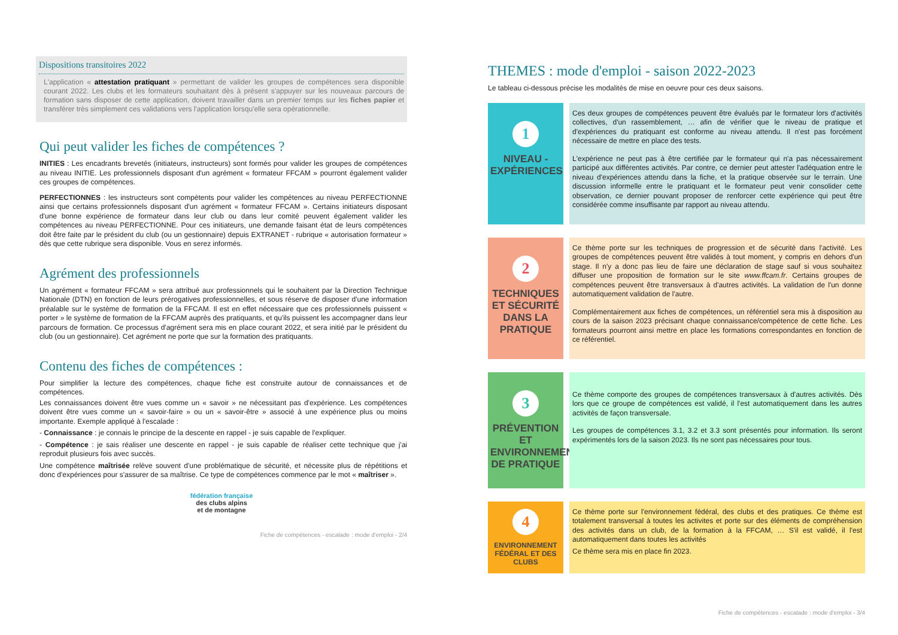Dispositions transitoires 2022
L'application « attestation pratiquant » permettant de valider les groupes de compétences sera disponible courant 2022. Les clubs et les formateurs souhaitant dès à présent s'appuyer sur les nouveaux parcours de formation sans disposer de cette application, doivent travailler dans un premier temps sur les fiches papier et transférer très simplement ces validations vers l'application lorsqu'elle sera opérationnelle.
Qui peut valider les fiches de compétences ?
INITIES : Les encadrants brevetés (initiateurs, instructeurs) sont formés pour valider les groupes de compétences au niveau INITIE. Les professionnels disposant d'un agrément « formateur FFCAM » pourront également valider ces groupes de compétences.
PERFECTIONNES : les instructeurs sont compétents pour valider les compétences au niveau PERFECTIONNE ainsi que certains professionnels disposant d'un agrément « formateur FFCAM ». Certains initiateurs disposant d'une bonne expérience de formateur dans leur club ou dans leur comité peuvent également valider les compétences au niveau PERFECTIONNE. Pour ces initiateurs, une demande faisant état de leurs compétences doit être faite par le président du club (ou un gestionnaire) depuis EXTRANET - rubrique « autorisation formateur » dès que cette rubrique sera disponible. Vous en serez informés.
Agrément des professionnels
Un agrément « formateur FFCAM » sera attribué aux professionnels qui le souhaitent par la Direction Technique Nationale (DTN) en fonction de leurs prérogatives professionnelles, et sous réserve de disposer d'une information préalable sur le système de formation de la FFCAM. Il est en effet nécessaire que ces professionnels puissent « porter » le système de formation de la FFCAM auprès des pratiquants, et qu'ils puissent les accompagner dans leur parcours de formation. Ce processus d'agrément sera mis en place courant 2022, et sera initié par le président du club (ou un gestionnaire). Cet agrément ne porte que sur la formation des pratiquants.
Contenu des fiches de compétences :
Pour simplifier la lecture des compétences, chaque fiche est construite autour de connaissances et de compétences.
Les connaissances doivent être vues comme un « savoir » ne nécessitant pas d'expérience. Les compétences doivent être vues comme un « savoir-faire » ou un « savoir-être » associé à une expérience plus ou moins importante. Exemple appliqué à l'escalade :
- Connaissance : je connais le principe de la descente en rappel - je suis capable de l'expliquer.
- Compétence : je sais réaliser une descente en rappel - je suis capable de réaliser cette technique que j'ai reproduit plusieurs fois avec succès.
Une compétence maîtrisée relève souvent d'une problématique de sécurité, et nécessite plus de répétitions et donc d'expériences pour s'assurer de sa maîtrise. Ce type de compétences commence par le mot « maîtriser ».
fédération française
des clubs alpins
et de montagne
Fiche de compétences - escalade : mode d'emploi - 2/4
THEMES : mode d'emploi - saison 2022-2023
Le tableau ci-dessous précise les modalités de mise en oeuvre pour ces deux saisons.
1
NIVEAU - EXPÉRIENCES
Ces deux groupes de compétences peuvent être évalués par le formateur lors d'activités collectives, d'un rassemblement, … afin de vérifier que le niveau de pratique et d'expériences du pratiquant est conforme au niveau attendu. Il n'est pas forcément nécessaire de mettre en place des tests.
L'expérience ne peut pas à être certifiée par le formateur qui n'a pas nécessairement participé aux différentes activités. Par contre, ce dernier peut attester l'adéquation entre le niveau d'expériences attendu dans la fiche, et la pratique observée sur le terrain. Une discussion informelle entre le pratiquant et le formateur peut venir consolider cette observation, ce dernier pouvant proposer de renforcer cette expérience qui peut être considérée comme insuffisante par rapport au niveau attendu.
2
TECHNIQUES ET SÉCURITÉ DANS LA PRATIQUE
Ce thème porte sur les techniques de progression et de sécurité dans l'activité. Les groupes de compétences peuvent être validés à tout moment, y compris en dehors d'un stage. Il n'y a donc pas lieu de faire une déclaration de stage sauf si vous souhaitez diffuser une proposition de formation sur le site www.ffcam.fr. Certains groupes de compétences peuvent être transversaux à d'autres activités. La validation de l'un donne automatiquement validation de l'autre.
Complémentairement aux fiches de compétences, un référentiel sera mis à disposition au cours de la saison 2023 précisant chaque connaissance/compétence de cette fiche. Les formateurs pourront ainsi mettre en place les formations correspondantes en fonction de ce référentiel.
3
PRÉVENTION ET ENVIRONNEMENT DE PRATIQUE
Ce thème comporte des groupes de compétences transversaux à d'autres activités. Dès lors que ce groupe de compétences est validé, il l'est automatiquement dans les autres activités de façon transversale.
Les groupes de compétences 3.1, 3.2 et 3.3 sont présentés pour information. Ils seront expérimentés lors de la saison 2023. Ils ne sont pas nécessaires pour tous.
4
ENVIRONNEMENT FÉDÉRAL ET DES CLUBS
Ce thème porte sur l'environnement fédéral, des clubs et des pratiques. Ce thème est totalement transversal à toutes les activites et porte sur des éléments de compréhension des activités dans un club, de la formation à la FFCAM, … S'il est validé, il l'est automatiquement dans toutes les activités
Ce thème sera mis en place fin 2023.
Fiche de compétences - escalade : mode d'emploi - 3/4